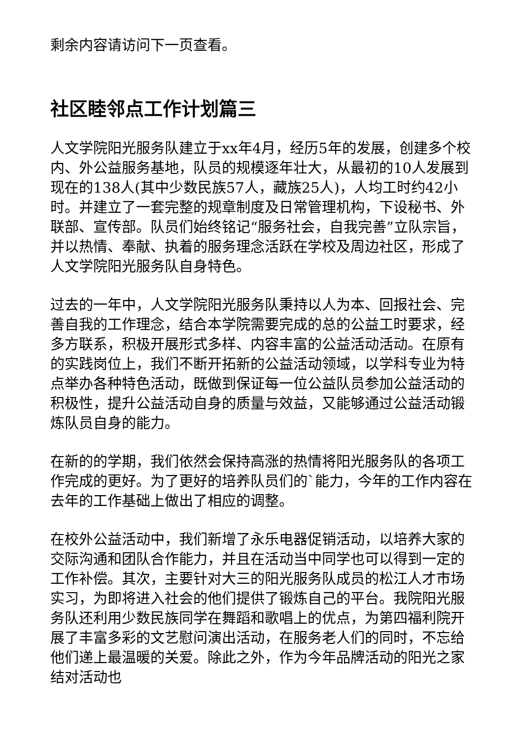剩余内容请访问下一页查看。
社区睦邻点工作计划篇三
人文学院阳光服务队建立于xx年4月，经历5年的发展，创建多个校内、外公益服务基地，队员的规模逐年壮大，从最初的10人发展到现在的138人(其中少数民族57人，藏族25人)，人均工时约42小时。并建立了一套完整的规章制度及日常管理机构，下设秘书、外联部、宣传部。队员们始终铭记“服务社会，自我完善”立队宗旨，并以热情、奉献、执着的服务理念活跃在学校及周边社区，形成了人文学院阳光服务队自身特色。
过去的一年中，人文学院阳光服务队秉持以人为本、回报社会、完善自我的工作理念，结合本学院需要完成的总的公益工时要求，经多方联系，积极开展形式多样、内容丰富的公益活动活动。在原有的实践岗位上，我们不断开拓新的公益活动领域，以学科专业为特点举办各种特色活动，既做到保证每一位公益队员参加公益活动的积极性，提升公益活动自身的质量与效益，又能够通过公益活动锻炼队员自身的能力。
在新的的学期，我们依然会保持高涨的热情将阳光服务队的各项工作完成的更好。为了更好的培养队员们的`能力，今年的工作内容在去年的工作基础上做出了相应的调整。
在校外公益活动中，我们新增了永乐电器促销活动，以培养大家的交际沟通和团队合作能力，并且在活动当中同学也可以得到一定的工作补偿。其次，主要针对大三的阳光服务队成员的松江人才市场实习，为即将进入社会的他们提供了锻炼自己的平台。我院阳光服务队还利用少数民族同学在舞蹈和歌唱上的优点，为第四福利院开展了丰富多彩的文艺慰问演出活动，在服务老人们的同时，不忘给他们递上最温暖的关爱。除此之外，作为今年品牌活动的阳光之家结对活动也